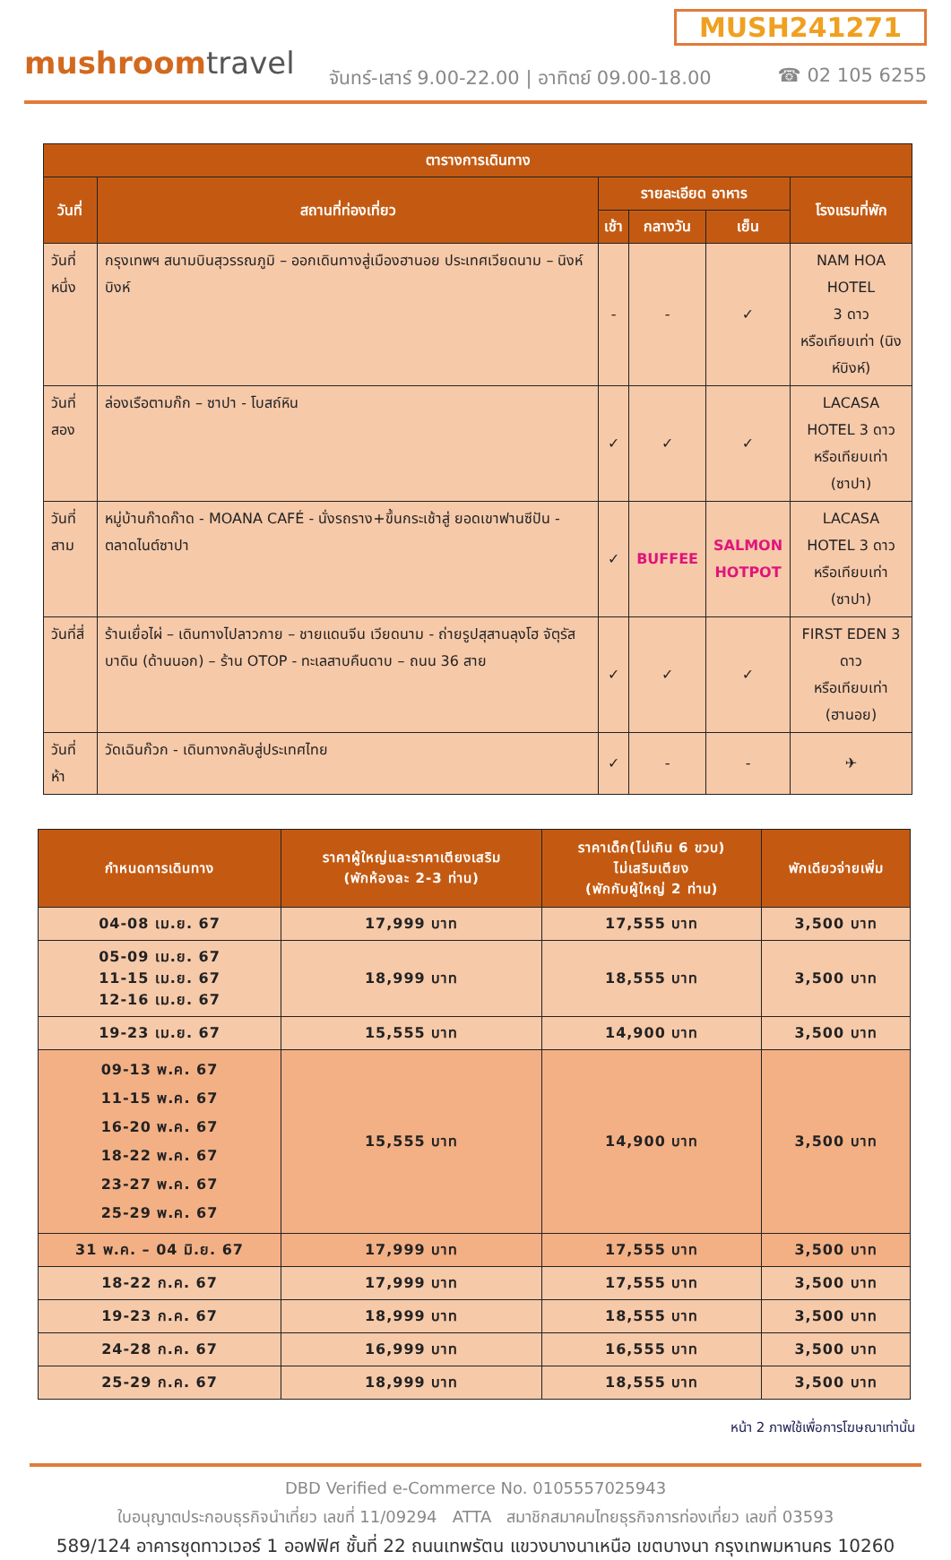MUSH241271
mushroomtravel
จันทร์-เสาร์ 9.00-22.00 | อาทิตย์ 09.00-18.00
☎ 02 105 6255
| ตารางการเดินทาง | | | | | |
| --- | --- | --- | --- | --- | --- |
| วันที่ | สถานที่ท่องเที่ยว | รายละเอียด อาหาร | | | โรงแรมที่พัก |
| | | เช้า | กลางวัน | เย็น | |
| วันที่หนึ่ง | กรุงเทพฯ สนามบินสุวรรณภูมิ – ออกเดินทางสู่เมืองฮานอย ประเทศเวียดนาม – นิงห์บิงห์ | - | - | ✓ | NAM HOA HOTEL 3 ดาว หรือเทียบเท่า (นิงห์บิงห์) |
| วันที่สอง | ล่องเรือตามก๊ก – ซาปา - โบสถ์หิน | ✓ | ✓ | ✓ | LACASA HOTEL 3 ดาว หรือเทียบเท่า (ซาปา) |
| วันที่สาม | หมู่บ้านก๊าดก๊าด - MOANA CAFÉ - นั่งรถราง+ขึ้นกระเช้าสู่ ยอดเขาฟานซีปัน - ตลาดไนต์ซาปา | ✓ | BUFFEE | SALMON HOTPOT | LACASA HOTEL 3 ดาว หรือเทียบเท่า (ซาปา) |
| วันที่สี่ | ร้านเยื่อไผ่ – เดินทางไปลาวกาย – ชายแดนจีน เวียดนาม - ถ่ายรูปสุสานลุงโฮ จัตุรัสบาดิน (ด้านนอก) – ร้าน OTOP - ทะเลสาบคืนดาบ – ถนน 36 สาย | ✓ | ✓ | ✓ | FIRST EDEN 3 ดาว หรือเทียบเท่า (ฮานอย) |
| วันที่ห้า | วัดเฉินก๊วก - เดินทางกลับสู่ประเทศไทย | ✓ | - | - | ✈ |
| กำหนดการเดินทาง | ราคาผู้ใหญ่และราคาเตียงเสริม (พักห้องละ 2-3 ท่าน) | ราคาเด็ก(ไม่เกิน 6 ขวบ) ไม่เสริมเตียง (พักกับผู้ใหญ่ 2 ท่าน) | พักเดียวจ่ายเพิ่ม |
| --- | --- | --- | --- |
| 04-08 เม.ย. 67 | 17,999 บาท | 17,555 บาท | 3,500 บาท |
| 05-09 เม.ย. 67 11-15 เม.ย. 67 12-16 เม.ย. 67 | 18,999 บาท | 18,555 บาท | 3,500 บาท |
| 19-23 เม.ย. 67 | 15,555 บาท | 14,900 บาท | 3,500 บาท |
| 09-13 พ.ค. 67 11-15 พ.ค. 67 16-20 พ.ค. 67 18-22 พ.ค. 67 23-27 พ.ค. 67 25-29 พ.ค. 67 | 15,555 บาท | 14,900 บาท | 3,500 บาท |
| 31 พ.ค. – 04 มิ.ย. 67 | 17,999 บาท | 17,555 บาท | 3,500 บาท |
| 18-22 ก.ค. 67 | 17,999 บาท | 17,555 บาท | 3,500 บาท |
| 19-23 ก.ค. 67 | 18,999 บาท | 18,555 บาท | 3,500 บาท |
| 24-28 ก.ค. 67 | 16,999 บาท | 16,555 บาท | 3,500 บาท |
| 25-29 ก.ค. 67 | 18,999 บาท | 18,555 บาท | 3,500 บาท |
หน้า 2 ภาพใช้เพื่อการโฆษณาเท่านั้น
DBD Verified e-Commerce No. 0105557025943
ใบอนุญาตประกอบธุรกิจนำเที่ยว เลขที่ 11/09294 ATTA สมาชิกสมาคมไทยธุรกิจการท่องเที่ยว เลขที่ 03593
589/124 อาคารชุดทาวเวอร์ 1 ออฟฟิศ ชั้นที่ 22 ถนนเทพรัตน แขวงบางนาเหนือ เขตบางนา กรุงเทพมหานคร 10260